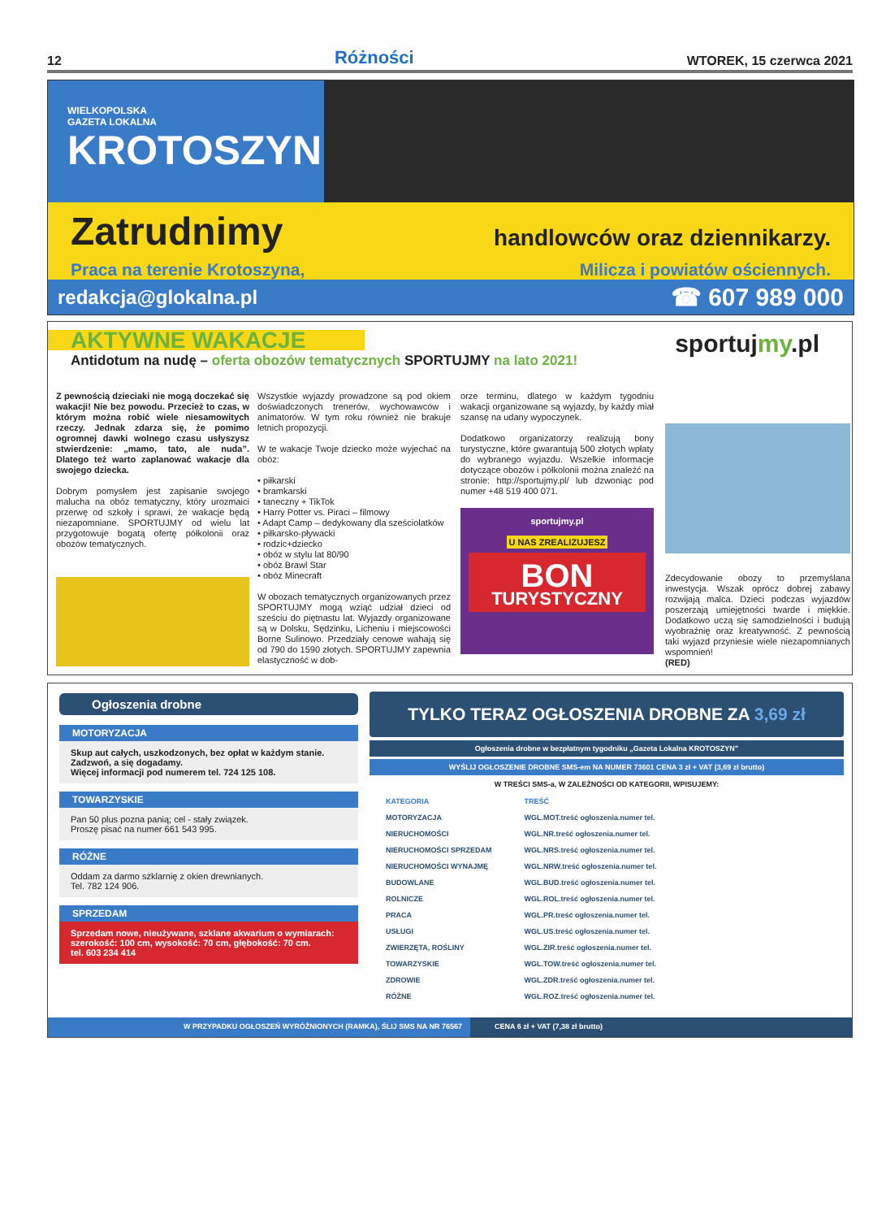12 Różności WTOREK, 15 czerwca 2021
WIELKOPOLSKA
GAZETA LOKALNA
KROTOSZYN
Zatrudnimy handlowców oraz dziennikarzy.
Praca na terenie Krotoszyna, Milicza i powiatów ościennych.
redakcja@glokalna.pl ☎ 607 989 000
AKTYWNE WAKACJE
Antidotum na nudę – oferta obozów tematycznych SPORTUJMY na lato 2021!
sportujmy.pl
Z pewnością dzieciaki nie mogą doczekać się wakacji! Nie bez powodu. Przecież to czas, w którym można robić wiele niesamowitych rzeczy. Jednak zdarza się, że pomimo ogromnej dawki wolnego czasu usłyszysz stwierdzenie: „mamo, tato, ale nuda”. Dlatego też warto zaplanować wakacje dla swojego dziecka.
Dobrym pomysłem jest zapisanie swojego malucha na obóz tematyczny, który urozmaici przerwę od szkoły i sprawi, że wakacje będą niezapomniane. SPORTUJMY od wielu lat przygotowuje bogatą ofertę półkolonii oraz obozów tematycznych.
Wszystkie wyjazdy prowadzone są pod okiem doświadczonych trenerów, wychowawców i animatorów. W tym roku również nie brakuje letnich propozycji.
W te wakacje Twoje dziecko może wyjechać na obóz:
• piłkarski
• bramkarski
• taneczny + TikTok
• Harry Potter vs. Piraci – filmowy
• Adapt Camp – dedykowany dla sześciolatków
• piłkarsko-pływacki
• rodzic+dziecko
• obóz w stylu lat 80/90
• obóz Brawl Star
• obóz Minecraft
W obozach tematycznych organizowanych przez SPORTUJMY mogą wziąć udział dzieci od sześciu do piętnastu lat. Wyjazdy organizowane są w Dolsku, Sędzinku, Licheniu i miejscowości Borne Sulinowo. Przedziały cenowe wahają się od 790 do 1590 złotych. SPORTUJMY zapewnia elastyczność w dob-
orze terminu, dlatego w każdym tygodniu wakacji organizowane są wyjazdy, by każdy miał szansę na udany wypoczynek.
Dodatkowo organizatorzy realizują bony turystyczne, które gwarantują 500 złotych wpłaty do wybranego wyjazdu. Wszelkie informacje dotyczące obozów i półkolonii można znaleźć na stronie: http://sportujmy.pl/ lub dzwoniąc pod numer +48 519 400 071.
sportujmy.pl
U NAS ZREALIZUJESZ
BON
TURYSTYCZNY
Zdecydowanie obozy to przemyślana inwestycja. Wszak oprócz dobrej zabawy rozwijają malca. Dzieci podczas wyjazdów poszerzają umiejętności twarde i miękkie. Dodatkowo uczą się samodzielności i budują wyobraźnię oraz kreatywność. Z pewnością taki wyjazd przyniesie wiele niezapomnianych wspomnień!
(RED)
Ogłoszenia drobne
MOTORYZACJA
Skup aut całych, uszkodzonych, bez opłat w każdym stanie.
Zadzwoń, a się dogadamy.
Więcej informacji pod numerem tel. 724 125 108.
TOWARZYSKIE
Pan 50 plus pozna panią; cel - stały związek.
Proszę pisać na numer 661 543 995.
RÓŻNE
Oddam za darmo szklarnię z okien drewnianych.
Tel. 782 124 906.
SPRZEDAM
Sprzedam nowe, nieużywane, szklane akwarium o wymiarach: szerokość: 100 cm, wysokość: 70 cm, głębokość: 70 cm.
tel. 603 234 414
TYLKO TERAZ OGŁOSZENIA DROBNE ZA 3,69 zł
Ogłoszenia drobne w bezpłatnym tygodniku „Gazeta Lokalna KROTOSZYN”
WYŚLIJ OGŁOSZENIE DROBNE SMS-em NA NUMER 73601 CENA 3 zł + VAT (3,69 zł brutto)
W TREŚCI SMS-a, W ZALEŻNOŚCI OD KATEGORII, WPISUJEMY:
| KATEGORIA | TREŚĆ |
| --- | --- |
| MOTORYZACJA | WGL.MOT.treść ogłoszenia.numer tel. |
| NIERUCHOMOŚCI | WGL.NR.treść ogłoszenia.numer tel. |
| NIERUCHOMOŚCI SPRZEDAM | WGL.NRS.treść ogłoszenia.numer tel. |
| NIERUCHOMOŚCI WYNAJMĘ | WGL.NRW.treść ogłoszenia.numer tel. |
| BUDOWLANE | WGL.BUD.treść ogłoszenia.numer tel. |
| ROLNICZE | WGL.ROL.treść ogłoszenia.numer tel. |
| PRACA | WGL.PR.treść ogłoszenia.numer tel. |
| USŁUGI | WGL.US.treść ogłoszenia.numer tel. |
| ZWIERZĘTA, ROŚLINY | WGL.ZIR.treść ogłoszenia.numer tel. |
| TOWARZYSKIE | WGL.TOW.treść ogłoszenia.numer tel. |
| ZDROWIE | WGL.ZDR.treść ogłoszenia.numer tel. |
| RÓŻNE | WGL.ROZ.treść ogłoszenia.numer tel. |
W PRZYPADKU OGŁOSZEŃ WYRÓŻNIONYCH (RAMKA), ŚLIJ SMS NA NR 76567 CENA 6 zł + VAT (7,38 zł brutto)